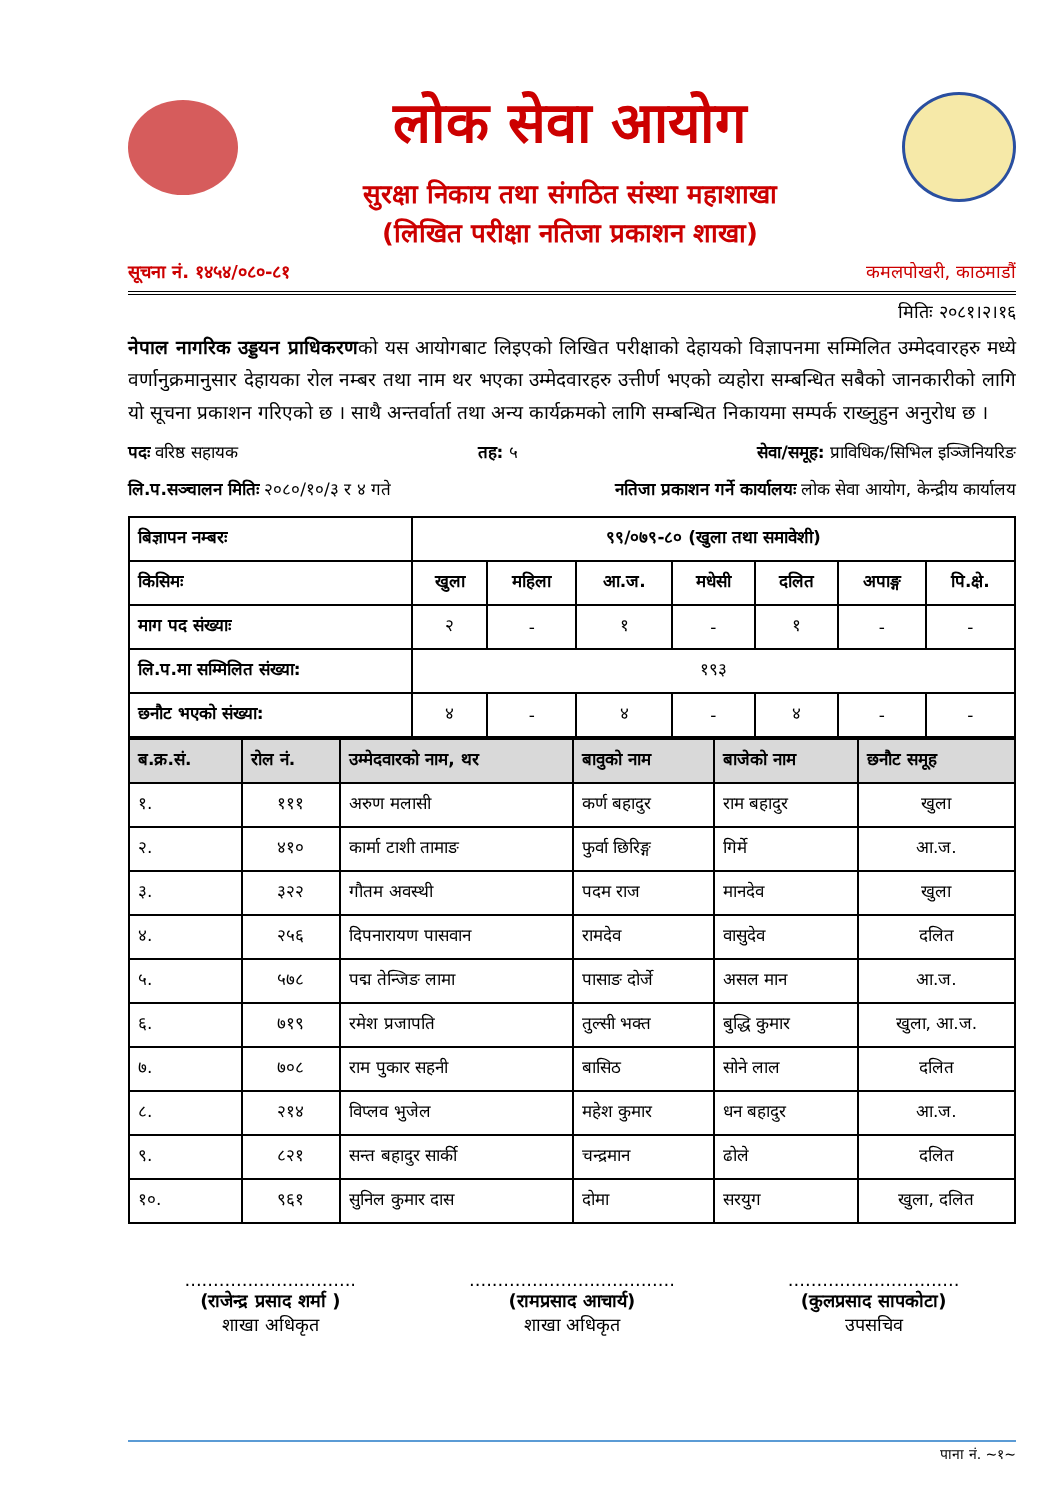लोक सेवा आयोग
सुरक्षा निकाय तथा संगठित संस्था महाशाखा
(लिखित परीक्षा नतिजा प्रकाशन शाखा)
सूचना नं. १४५४/०८०-८१ कमलपोखरी, काठमाडौं
मितिः २०८१।२।१६
नेपाल नागरिक उड्डयन प्राधिकरणको यस आयोगबाट लिइएको लिखित परीक्षाको देहायको विज्ञापनमा सम्मिलित उम्मेदवारहरु मध्ये वर्णानुक्रमानुसार देहायका रोल नम्बर तथा नाम थर भएका उम्मेदवारहरु उत्तीर्ण भएको व्यहोरा सम्बन्धित सबैको जानकारीको लागि यो सूचना प्रकाशन गरिएको छ । साथै अन्तर्वार्ता तथा अन्य कार्यक्रमको लागि सम्बन्धित निकायमा सम्पर्क राख्नुहुन अनुरोध छ ।
पदः वरिष्ठ सहायक तह: ५ सेवा/समूह: प्राविधिक/सिभिल इञ्जिनियरिङ
लि.प.सञ्चालन मितिः २०८०/१०/३ र ४ गते नतिजा प्रकाशन गर्ने कार्यालयः लोक सेवा आयोग, केन्द्रीय कार्यालय
| बिज्ञापन नम्बरः | ९९/०७९-८० (खुला तथा समावेशी) | | | | | | |
| किसिमः | खुला | महिला | आ.ज. | मधेसी | दलित | अपाङ्ग | पि.क्षे. |
| माग पद संख्याः | २ | - | १ | - | १ | - | - |
| लि.प.मा सम्मिलित संख्या: | १९३ | | | | | | |
| छनौट भएको संख्या: | ४ | - | ४ | - | ४ | - | - |
| ब.क्र.सं. | रोल नं. | उम्मेदवारको नाम, थर | बावुको नाम | बाजेको नाम | छनौट समूह |
| --- | --- | --- | --- | --- | --- |
| १. | १११ | अरुण मलासी | कर्ण बहादुर | राम बहादुर | खुला |
| २. | ४१० | कार्मा टाशी तामाङ | फुर्वा छिरिङ्ग | गिर्मे | आ.ज. |
| ३. | ३२२ | गौतम अवस्थी | पदम राज | मानदेव | खुला |
| ४. | २५६ | दिपनारायण पासवान | रामदेव | वासुदेव | दलित |
| ५. | ५७८ | पद्म तेन्जिङ लामा | पासाङ दोर्जे | असल मान | आ.ज. |
| ६. | ७१९ | रमेश प्रजापति | तुल्सी भक्त | बुद्धि कुमार | खुला, आ.ज. |
| ७. | ७०८ | राम पुकार सहनी | बासिठ | सोने लाल | दलित |
| ८. | २१४ | विप्लव भुजेल | महेश कुमार | धन बहादुर | आ.ज. |
| ९. | ८२१ | सन्त बहादुर सार्की | चन्द्रमान | ढोले | दलित |
| १०. | ९६१ | सुनिल कुमार दास | दोमा | सरयुग | खुला, दलित |
..............................
(राजेन्द्र प्रसाद शर्मा )
शाखा अधिकृत
....................................
(रामप्रसाद आचार्य)
शाखा अधिकृत
..............................
(कुलप्रसाद सापकोटा)
उपसचिव
पाना नं. ~१~